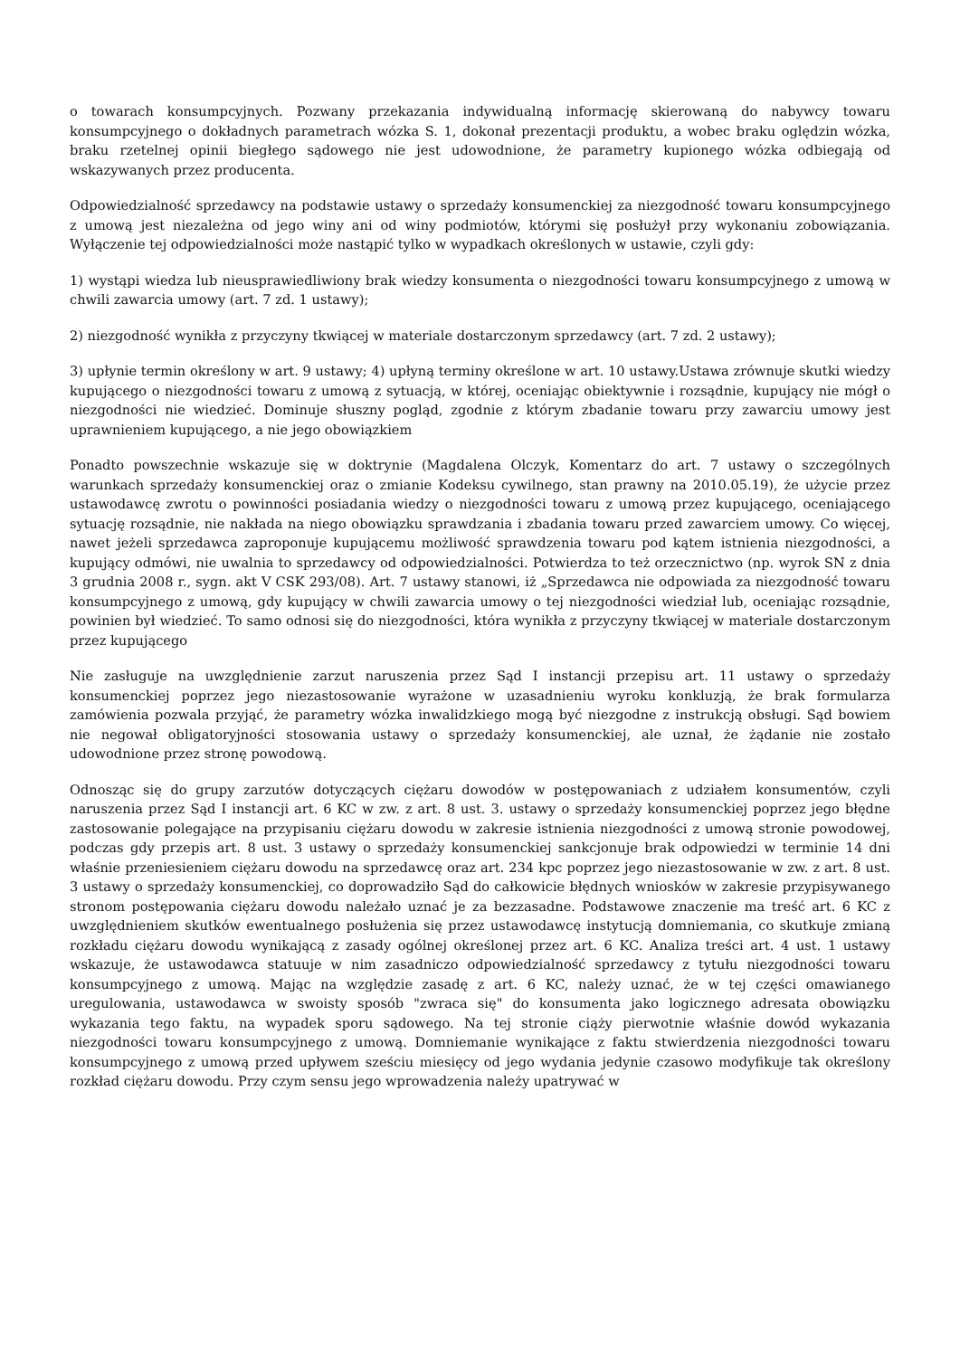o towarach konsumpcyjnych. Pozwany przekazania indywidualną informację skierowaną do nabywcy towaru konsumpcyjnego o dokładnych parametrach wózka S. 1, dokonał prezentacji produktu, a wobec braku oględzin wózka, braku rzetelnej opinii biegłego sądowego nie jest udowodnione, że parametry kupionego wózka odbiegają od wskazywanych przez producenta.
Odpowiedzialność sprzedawcy na podstawie ustawy o sprzedaży konsumenckiej za niezgodność towaru konsumpcyjnego z umową jest niezależna od jego winy ani od winy podmiotów, którymi się posłużył przy wykonaniu zobowiązania. Wyłączenie tej odpowiedzialności może nastąpić tylko w wypadkach określonych w ustawie, czyli gdy:
1) wystąpi wiedza lub nieusprawiedliwiony brak wiedzy konsumenta o niezgodności towaru konsumpcyjnego z umową w chwili zawarcia umowy (art. 7 zd. 1 ustawy);
2) niezgodność wynikła z przyczyny tkwiącej w materiale dostarczonym sprzedawcy (art. 7 zd. 2 ustawy);
3) upłynie termin określony w art. 9 ustawy; 4) upłyną terminy określone w art. 10 ustawy.Ustawa zrównuje skutki wiedzy kupującego o niezgodności towaru z umową z sytuacją, w której, oceniając obiektywnie i rozsądnie, kupujący nie mógł o niezgodności nie wiedzieć. Dominuje słuszny pogląd, zgodnie z którym zbadanie towaru przy zawarciu umowy jest uprawnieniem kupującego, a nie jego obowiązkiem
Ponadto powszechnie wskazuje się w doktrynie (Magdalena Olczyk, Komentarz do art. 7 ustawy o szczególnych warunkach sprzedaży konsumenckiej oraz o zmianie Kodeksu cywilnego, stan prawny na 2010.05.19), że użycie przez ustawodawcę zwrotu o powinności posiadania wiedzy o niezgodności towaru z umową przez kupującego, oceniającego sytuację rozsądnie, nie nakłada na niego obowiązku sprawdzania i zbadania towaru przed zawarciem umowy. Co więcej, nawet jeżeli sprzedawca zaproponuje kupującemu możliwość sprawdzenia towaru pod kątem istnienia niezgodności, a kupujący odmówi, nie uwalnia to sprzedawcy od odpowiedzialności. Potwierdza to też orzecznictwo (np. wyrok SN z dnia 3 grudnia 2008 r., sygn. akt V CSK 293/08). Art. 7 ustawy stanowi, iż „Sprzedawca nie odpowiada za niezgodność towaru konsumpcyjnego z umową, gdy kupujący w chwili zawarcia umowy o tej niezgodności wiedział lub, oceniając rozsądnie, powinien był wiedzieć. To samo odnosi się do niezgodności, która wynikła z przyczyny tkwiącej w materiale dostarczonym przez kupującego
Nie zasługuje na uwzględnienie zarzut naruszenia przez Sąd I instancji przepisu art. 11 ustawy o sprzedaży konsumenckiej poprzez jego niezastosowanie wyrażone w uzasadnieniu wyroku konkluzją, że brak formularza zamówienia pozwala przyjąć, że parametry wózka inwalidzkiego mogą być niezgodne z instrukcją obsługi. Sąd bowiem nie negował obligatoryjności stosowania ustawy o sprzedaży konsumenckiej, ale uznał, że żądanie nie zostało udowodnione przez stronę powodową.
Odnosząc się do grupy zarzutów dotyczących ciężaru dowodów w postępowaniach z udziałem konsumentów, czyli naruszenia przez Sąd I instancji art. 6 KC w zw. z art. 8 ust. 3. ustawy o sprzedaży konsumenckiej poprzez jego błędne zastosowanie polegające na przypisaniu ciężaru dowodu w zakresie istnienia niezgodności z umową stronie powodowej, podczas gdy przepis art. 8 ust. 3 ustawy o sprzedaży konsumenckiej sankcjonuje brak odpowiedzi w terminie 14 dni właśnie przeniesieniem ciężaru dowodu na sprzedawcę oraz art. 234 kpc poprzez jego niezastosowanie w zw. z art. 8 ust. 3 ustawy o sprzedaży konsumenckiej, co doprowadziło Sąd do całkowicie błędnych wniosków w zakresie przypisywanego stronom postępowania ciężaru dowodu należało uznać je za bezzasadne. Podstawowe znaczenie ma treść art. 6 KC z uwzględnieniem skutków ewentualnego posłużenia się przez ustawodawcę instytucją domniemania, co skutkuje zmianą rozkładu ciężaru dowodu wynikającą z zasady ogólnej określonej przez art. 6 KC. Analiza treści art. 4 ust. 1 ustawy wskazuje, że ustawodawca statuuje w nim zasadniczo odpowiedzialność sprzedawcy z tytułu niezgodności towaru konsumpcyjnego z umową. Mając na względzie zasadę z art. 6 KC, należy uznać, że w tej części omawianego uregulowania, ustawodawca w swoisty sposób "zwraca się" do konsumenta jako logicznego adresata obowiązku wykazania tego faktu, na wypadek sporu sądowego. Na tej stronie ciąży pierwotnie właśnie dowód wykazania niezgodności towaru konsumpcyjnego z umową. Domniemanie wynikające z faktu stwierdzenia niezgodności towaru konsumpcyjnego z umową przed upływem sześciu miesięcy od jego wydania jedynie czasowo modyfikuje tak określony rozkład ciężaru dowodu. Przy czym sensu jego wprowadzenia należy upatrywać w